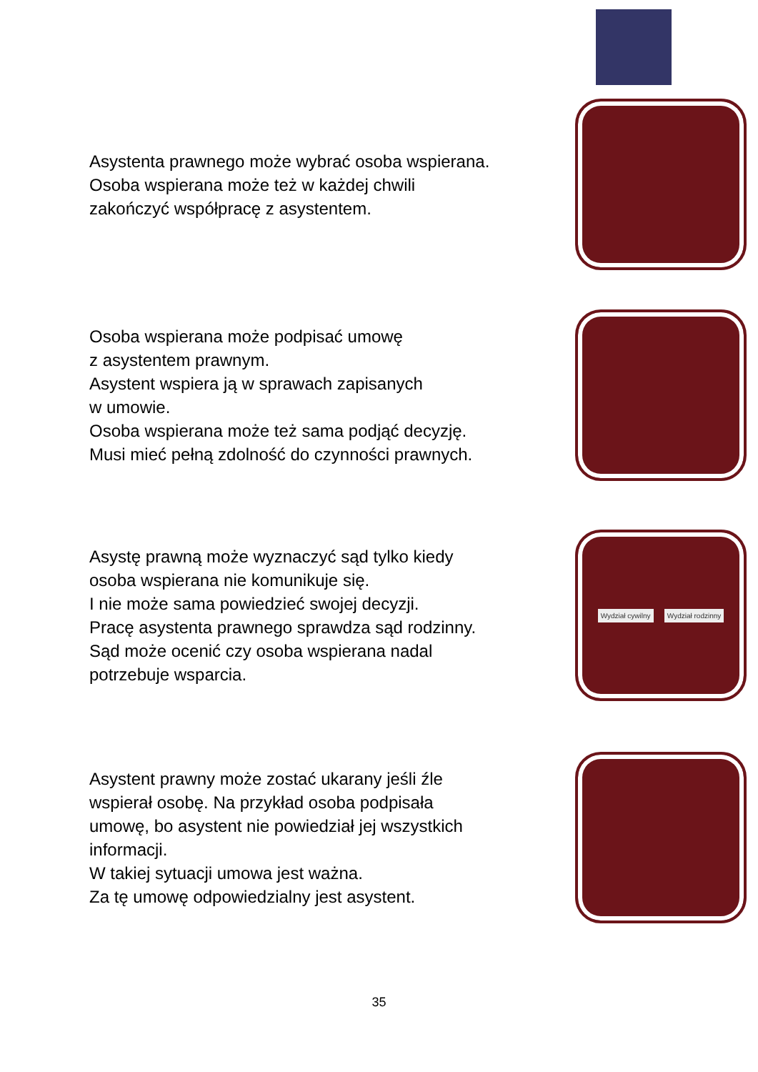Asystenta prawnego może wybrać osoba wspierana.
Osoba wspierana może też w każdej chwili
zakończyć współpracę z asystentem.
Osoba wspierana może podpisać umowę
z asystentem prawnym.
Asystent wspiera ją w sprawach zapisanych
w umowie.
Osoba wspierana może też sama podjąć decyzję.
Musi mieć pełną zdolność do czynności prawnych.
Asystę prawną może wyznaczyć sąd tylko kiedy
osoba wspierana nie komunikuje się.
I nie może sama powiedzieć swojej decyzji.
Pracę asystenta prawnego sprawdza sąd rodzinny.
Sąd może ocenić czy osoba wspierana nadal
potrzebuje wsparcia.
Wydział cywilny Wydział rodzinny
Asystent prawny może zostać ukarany jeśli źle
wspierał osobę. Na przykład osoba podpisała
umowę, bo asystent nie powiedział jej wszystkich
informacji.
W takiej sytuacji umowa jest ważna.
Za tę umowę odpowiedzialny jest asystent.
35